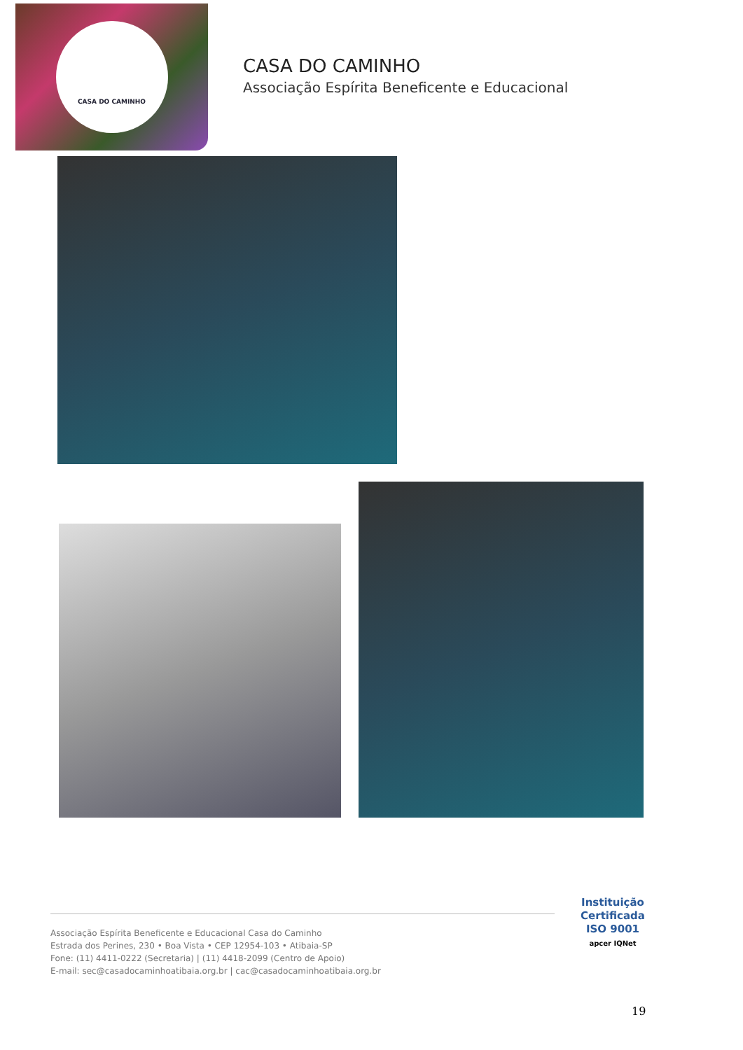CASA DO CAMINHO
CASA DO CAMINHO
Associação Espírita Beneficente e Educacional
Associação Espírita Beneficente e Educacional Casa do Caminho
Estrada dos Perines, 230 • Boa Vista • CEP 12954-103 • Atibaia-SP
Fone: (11) 4411-0222 (Secretaria) | (11) 4418-2099 (Centro de Apoio)
E-mail: sec@casadocaminhoatibaia.org.br | cac@casadocaminhoatibaia.org.br
Instituição
Certificada
ISO 9001
apcer IQNet
19